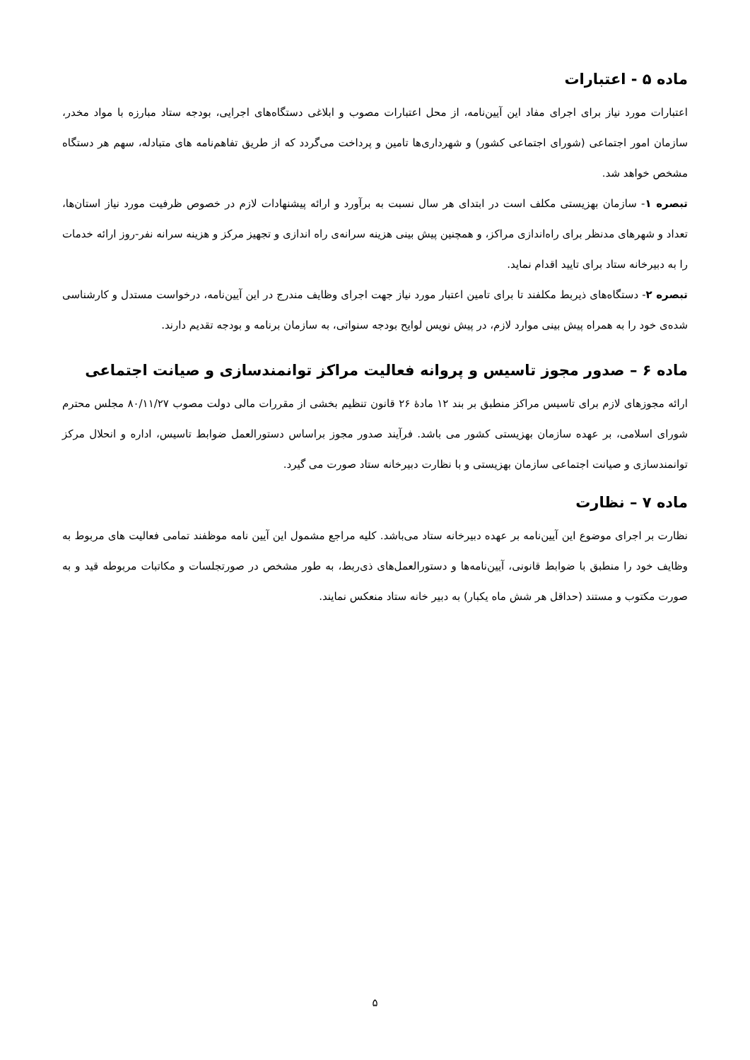ماده ۵ - اعتبارات
اعتبارات مورد نیاز برای اجرای مفاد این آیین‌نامه، از محل اعتبارات مصوب و ابلاغی دستگاه‌های اجرایی، بودجه ستاد مبارزه با مواد مخدر، سازمان امور اجتماعی (شورای اجتماعی کشور) و شهرداری‌ها تامین و پرداخت می‌گردد که از طریق تفاهم‌نامه های متبادله، سهم هر دستگاه مشخص خواهد شد.
تبصره ۱- سازمان بهزیستی مکلف است در ابتدای هر سال نسبت به برآورد و ارائه پیشنهادات لازم در خصوص ظرفیت مورد نیاز استان‌ها، تعداد و شهرهای مدنظر برای راه‌اندازی مراکز، و همچنین پیش بینی هزینه سرانه‌ی راه اندازی و تجهیز مرکز و هزینه سرانه نفر-روز ارائه خدمات را به دبیرخانه ستاد برای تایید اقدام نماید.
تبصره ۲- دستگاه‌های ذیربط مکلفند تا برای تامین اعتبار مورد نیاز جهت اجرای وظایف مندرج در این آیین‌نامه، درخواست مستدل و کارشناسی شده‌ی خود را به همراه پیش بینی موارد لازم، در پیش نویس لوایح بودجه سنواتی، به سازمان برنامه و بودجه تقدیم دارند.
ماده ۶ – صدور مجوز تاسیس و پروانه فعالیت مراکز توانمندسازی و صیانت اجتماعی
ارائه مجوزهای لازم برای تاسیس مراکز منطبق بر بند ۱۲ مادهٔ ۲۶ قانون تنظیم بخشی از مقررات مالی دولت مصوب ۸۰/۱۱/۲۷ مجلس محترم شورای اسلامی، بر عهده سازمان بهزیستی کشور می باشد. فرآیند صدور مجوز براساس دستورالعمل ضوابط تاسیس، اداره و انحلال مرکز توانمندسازی و صیانت اجتماعی سازمان بهزیستی و با نظارت دبیرخانه ستاد صورت می گیرد.
ماده ۷ – نظارت
نظارت بر اجرای موضوع این آیین‌نامه بر عهده دبیرخانه ستاد می‌باشد. کلیه مراجع مشمول این آیین نامه موظفند تمامی فعالیت های مربوط به وظایف خود را منطبق با ضوابط قانونی، آیین‌نامه‌ها و دستورالعمل‌های ذی‌ربط، به طور مشخص در صورتجلسات و مکاتبات مربوطه قید و به صورت مکتوب و مستند (حداقل هر شش ماه یکبار) به دبیر خانه ستاد منعکس نمایند.
۵